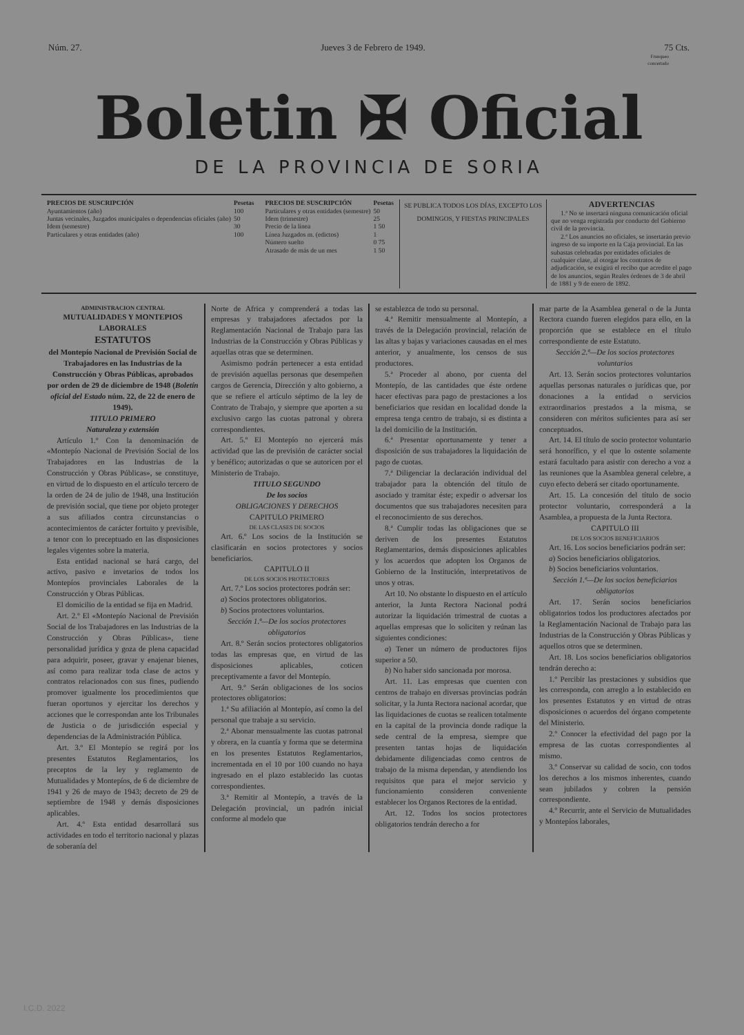Núm. 27. Jueves 3 de Febrero de 1949. 75 Cts.
Franqueo
concertado
Boletin ✠ Oficial
DE LA PROVINCIA DE SORIA
| PRECIOS DE SUSCRIPCIÓN | Pesetas |
| --- | --- |
| Ayuntamientos (año) | 100 |
| Juntas vecinales, Juzgados municipales o dependencias oficiales (año) | 50 |
| Idem (semestre) | 30 |
| Particulares y otras entidades (año) | 100 |
| PRECIOS DE SUSCRIPCIÓN | Pesetas |
| --- | --- |
| Particulares y otras entidades (semestre) | 50 |
| Idem (trimestre) | 25 |
| Precio de la línea | 1 50 |
| Línea Juzgados m. (edictos) | 1 |
| Número suelto | 0 75 |
| Atrasado de más de un mes | 1 50 |
SE PUBLICA TODOS LOS DÍAS, EXCEPTO LOS DOMINGOS, Y FIESTAS PRINCIPALES
ADVERTENCIAS
1.ª No se insertará ninguna comunicación oficial que no venga registrada por conducto del Gobierno civil de la provincia.
2.ª Los anuncios no oficiales, se insertarán previo ingreso de su importe en la Caja provincial. En las subastas celebradas por entidades oficiales de cualquier clase, al otorgar los contratos de adjudicación, se exigirá el recibo que acredite el pago de los anuncios, según Reales órdenes de 3 de abril de 1881 y 9 de enero de 1892.
ADMINISTRACION CENTRAL
MUTUALIDADES Y MONTEPIOS LABORALES
ESTATUTOS
del Montepío Nacional de Previsión Social de Trabajadores en las Industrias de la Construcción y Obras Públicas, aprobados por orden de 29 de diciembre de 1948 (Boletín oficial del Estado núm. 22, de 22 de enero de 1949).
TITULO PRIMERO
Naturaleza y extensión
Artículo 1.º Con la denominación de «Montepío Nacional de Previsión Social de los Trabajadores en las Industrias de la Construcción y Obras Públicas», se constituye, en virtud de lo dispuesto en el artículo tercero de la orden de 24 de julio de 1948, una Institución de previsión social, que tiene por objeto proteger a sus afiliados contra circunstancias o acontecimientos de carácter fortuito y previsible, a tenor con lo preceptuado en las disposiciones legales vigentes sobre la materia.
Esta entidad nacional se hará cargo, del activo, pasivo e invetarios de todos los Montepíos provinciales Laborales de la Construcción y Obras Públicas.
El domicilio de la entidad se fija en Madrid.
Art. 2.º El «Montepío Nacional de Previsión Social de los Trabajadores en las Industrias de la Construcción y Obras Públicas», tiene personalidad jurídica y goza de plena capacidad para adquirir, poseer, gravar y enajenar bienes, así como para realizar toda clase de actos y contratos relacionados con sus fines, pudiendo promover igualmente los procedimientos que fueran oportunos y ejercitar los derechos y acciones que le correspondan ante los Tribunales de Justicia o de jurisdicción especial y dependencias de la Administración Pública.
Art. 3.º El Montepío se regirá por los presentes Estatutos Reglamentarios, los preceptos de la ley y reglamento de Mutualidades y Montepíos, de 6 de diciembre de 1941 y 26 de mayo de 1943; decreto de 29 de septiembre de 1948 y demás disposiciones aplicables.
Art. 4.º Esta entidad desarrollará sus actividades en todo el territorio nacional y plazas de soberanía del
Norte de Africa y comprenderá a todas las empresas y trabajadores afectados por la Reglamentación Nacional de Trabajo para las Industrias de la Construcción y Obras Públicas y aquellas otras que se determinen.
Asimismo podrán pertenecer a esta entidad de previsión aquellas personas que desempeñen cargos de Gerencia, Dirección y alto gobierno, a que se refiere el artículo séptimo de la ley de Contrato de Trabajo, y siempre que aporten a su exclusivo cargo las cuotas patronal y obrera correspondientes.
Art. 5.º El Montepío no ejercerá más actividad que las de previsión de carácter social y benéfico; autorizadas o que se autoricen por el Ministerio de Trabajo.
TITULO SEGUNDO
De los socios
OBLIGACIONES Y DERECHOS
CAPITULO PRIMERO
DE LAS CLASES DE SOCIOS
Art. 6.º Los socios de la Institución se clasificarán en socios protectores y socios beneficiarios.
CAPITULO II
DE LOS SOCIOS PROTECTORES
Art. 7.º Los socios protectores podrán ser:
a) Socios protectores obligatorios.
b) Socios protectores voluntarios.
Sección 1.ª—De los socios protectores obligatorios
Art. 8.º Serán socios protectores obligatorios todas las empresas que, en virtud de las disposiciones aplicables, coticen preceptivamente a favor del Montepío.
Art. 9.º Serán obligaciones de los socios protectores obligatorios:
1.ª Su afiliación al Montepío, así como la del personal que trabaje a su servicio.
2.ª Abonar mensualmente las cuotas patronal y obrera, en la cuantía y forma que se determina en los presentes Estatutos Reglamentarios, incrementada en el 10 por 100 cuando no haya ingresado en el plazo establecido las cuotas correspondientes.
3.ª Remitir al Montepío, a través de la Delegación provincial, un padrón inicial conforme al modelo que
se establezca de todo su personal.
4.ª Remitir mensualmente al Montepío, a través de la Delegación provincial, relación de las altas y bajas y variaciones causadas en el mes anterior, y anualmente, los censos de sus productores.
5.ª Proceder al abono, por cuenta del Montepío, de las cantidades que éste ordene hacer efectivas para pago de prestaciones a los beneficiarios que residan en localidad donde la empresa tenga centro de trabajo, si es distinta a la del domicilio de la Institución.
6.ª Presentar oportunamente y tener a disposición de sus trabajadores la liquidación de pago de cuotas.
7.ª Diligenciar la declaración individual del trabajador para la obtención del título de asociado y tramitar éste; expedir o adversar los documentos que sus trabajadores necesiten para el reconocimiento de sus derechos.
8.ª Cumplir todas las obligaciones que se deriven de los presentes Estatutos Reglamentarios, demás disposiciones aplicables y los acuerdos que adopten los Organos de Gobierno de la Institución, interpretativos de unos y otras.
Art 10. No obstante lo dispuesto en el artículo anterior, la Junta Rectora Nacional podrá autorizar la liquidación trimestral de cuotas a aquellas empresas que lo soliciten y reúnan las siguientes condiciones:
a) Tener un número de productores fijos superior a 50.
b) No haber sido sancionada por morosa.
Art. 11. Las empresas que cuenten con centros de trabajo en diversas provincias podrán solicitar, y la Junta Rectora nacional acordar, que las liquidaciones de cuotas se realicen totalmente en la capital de la provincia donde radique la sede central de la empresa, siempre que presenten tantas hojas de liquidación debidamente diligenciadas como centros de trabajo de la misma dependan, y atendiendo los requisitos que para el mejor servicio y funcionamiento consideren conveniente establecer los Organos Rectores de la entidad.
Art. 12. Todos los socios protectores obligatorios tendrán derecho a for
mar parte de la Asamblea general o de la Junta Rectora cuando fueren elegidos para ello, en la proporción que se establece en el título correspondiente de este Estatuto.
Sección 2.ª—De los socios protectores voluntarios
Art. 13. Serán socios protectores voluntarios aquellas personas naturales o jurídicas que, por donaciones a la entidad o servicios extraordinarios prestados a la misma, se consideren con méritos suficientes para así ser conceptuados.
Art. 14. El título de socio protector voluntario será honorífico, y el que lo ostente solamente estará facultado para asistir con derecho a voz a las reuniones que la Asamblea general celebre, a cuyo efecto deberá ser citado oportunamente.
Art. 15. La concesión del título de socio protector voluntario, corresponderá a la Asamblea, a propuesta de la Junta Rectora.
CAPITULO III
DE LOS SOCIOS BENEFICIARIOS
Art. 16. Los socios beneficiarios podrán ser:
a) Socios beneficiarios obligatorios.
b) Socios beneficiarios voluntarios.
Sección 1.ª—De los socios beneficiarios obligatorios
Art. 17. Serán socios beneficiarios obligatorios todos los productores afectados por la Reglamentación Nacional de Trabajo para las Industrias de la Construcción y Obras Públicas y aquellos otros que se determinen.
Art. 18. Los socios beneficiarios obligatorios tendrán derecho a:
1.º Percibir las prestaciones y subsidios que les corresponda, con arreglo a lo establecido en los presentes Estatutos y en virtud de otras disposiciones o acuerdos del órgano competente del Ministerio.
2.º Conocer la efectividad del pago por la empresa de las cuotas correspondientes al mismo.
3.º Conservar su calidad de socio, con todos los derechos a los mismos inherentes, cuando sean jubilados y cobren la pensión correspondiente.
4.º Recurrir, ante el Servicio de Mutualidades y Montepíos laborales,
I.C.D. 2022